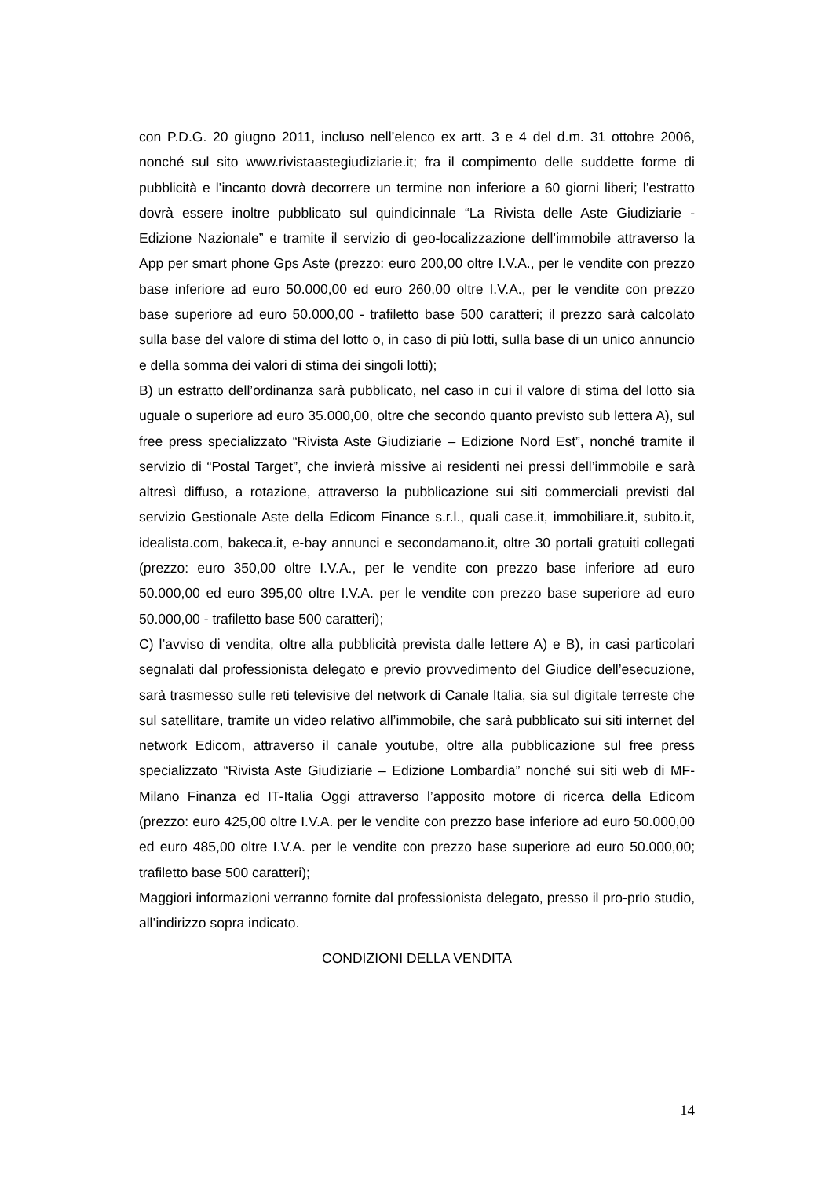con P.D.G. 20 giugno 2011, incluso nell’elenco ex artt. 3 e 4 del d.m. 31 ottobre 2006, nonché sul sito www.rivistaastegiudiziarie.it; fra il compimento delle suddette forme di pubblicità e l’incanto dovrà decorrere un termine non inferiore a 60 giorni liberi; l’estratto dovrà essere inoltre pubblicato sul quindicinnale “La Rivista delle Aste Giudiziarie - Edizione Nazionale” e tramite il servizio di geo-localizzazione dell’immobile attraverso la App per smart phone Gps Aste (prezzo: euro 200,00 oltre I.V.A., per le vendite con prezzo base inferiore ad euro 50.000,00 ed euro 260,00 oltre I.V.A., per le vendite con prezzo base superiore ad euro 50.000,00 - trafiletto base 500 caratteri; il prezzo sarà calcolato sulla base del valore di stima del lotto o, in caso di più lotti, sulla base di un unico annuncio e della somma dei valori di stima dei singoli lotti);
B) un estratto dell’ordinanza sarà pubblicato, nel caso in cui il valore di stima del lotto sia uguale o superiore ad euro 35.000,00, oltre che secondo quanto previsto sub lettera A), sul free press specializzato “Rivista Aste Giudiziarie – Edizione Nord Est”, nonché tramite il servizio di “Postal Target”, che invierà missive ai residenti nei pressi dell’immobile e sarà altresì diffuso, a rotazione, attraverso la pubblicazione sui siti commerciali previsti dal servizio Gestionale Aste della Edicom Finance s.r.l., quali case.it, immobiliare.it, subito.it, idealista.com, bakeca.it, e-bay annunci e secondamano.it, oltre 30 portali gratuiti collegati (prezzo: euro 350,00 oltre I.V.A., per le vendite con prezzo base inferiore ad euro 50.000,00 ed euro 395,00 oltre I.V.A. per le vendite con prezzo base superiore ad euro 50.000,00 - trafiletto base 500 caratteri);
C) l’avviso di vendita, oltre alla pubblicità prevista dalle lettere A) e B), in casi particolari segnalati dal professionista delegato e previo provvedimento del Giudice dell’esecuzione, sarà trasmesso sulle reti televisive del network di Canale Italia, sia sul digitale terreste che sul satellitare, tramite un video relativo all’immobile, che sarà pubblicato sui siti internet del network Edicom, attraverso il canale youtube, oltre alla pubblicazione sul free press specializzato “Rivista Aste Giudiziarie – Edizione Lombardia” nonché sui siti web di MF-Milano Finanza ed IT-Italia Oggi attraverso l’apposito motore di ricerca della Edicom (prezzo: euro 425,00 oltre I.V.A. per le vendite con prezzo base inferiore ad euro 50.000,00 ed euro 485,00 oltre I.V.A. per le vendite con prezzo base superiore ad euro 50.000,00; trafiletto base 500 caratteri);
Maggiori informazioni verranno fornite dal professionista delegato, presso il pro-prio studio, all’indirizzo sopra indicato.
CONDIZIONI DELLA VENDITA
14